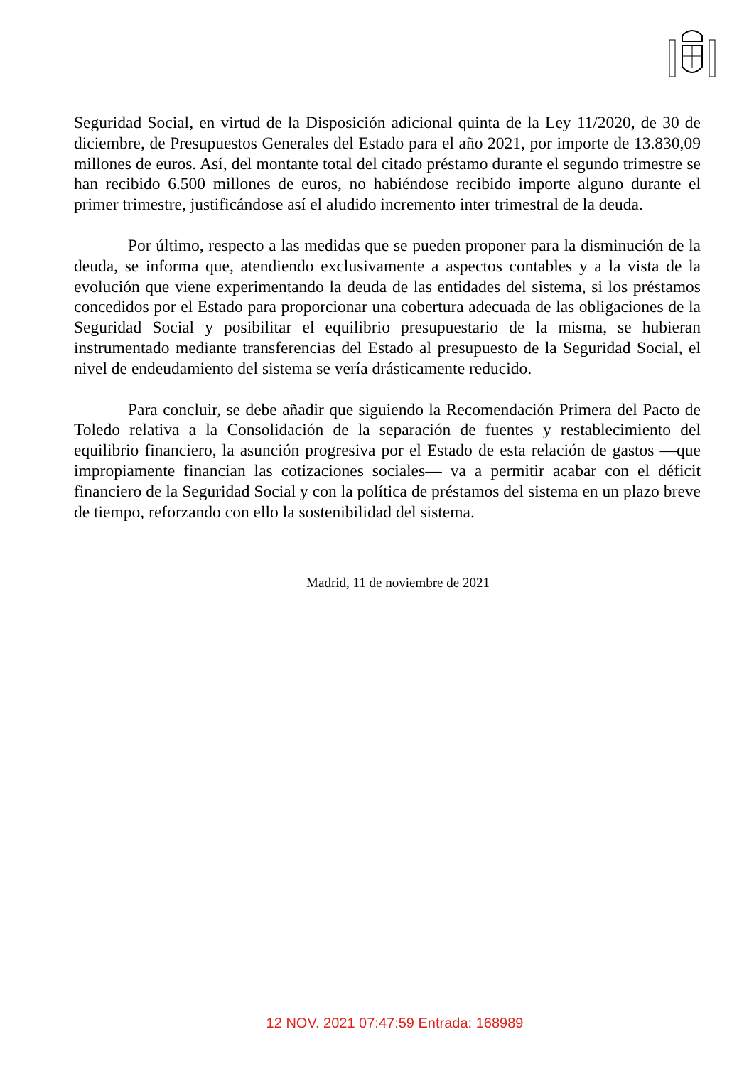Seguridad Social, en virtud de la Disposición adicional quinta de la Ley 11/2020, de 30 de diciembre, de Presupuestos Generales del Estado para el año 2021, por importe de 13.830,09 millones de euros. Así, del montante total del citado préstamo durante el segundo trimestre se han recibido 6.500 millones de euros, no habiéndose recibido importe alguno durante el primer trimestre, justificándose así el aludido incremento inter trimestral de la deuda.
Por último, respecto a las medidas que se pueden proponer para la disminución de la deuda, se informa que, atendiendo exclusivamente a aspectos contables y a la vista de la evolución que viene experimentando la deuda de las entidades del sistema, si los préstamos concedidos por el Estado para proporcionar una cobertura adecuada de las obligaciones de la Seguridad Social y posibilitar el equilibrio presupuestario de la misma, se hubieran instrumentado mediante transferencias del Estado al presupuesto de la Seguridad Social, el nivel de endeudamiento del sistema se vería drásticamente reducido.
Para concluir, se debe añadir que siguiendo la Recomendación Primera del Pacto de Toledo relativa a la Consolidación de la separación de fuentes y restablecimiento del equilibrio financiero, la asunción progresiva por el Estado de esta relación de gastos —que impropiamente financian las cotizaciones sociales— va a permitir acabar con el déficit financiero de la Seguridad Social y con la política de préstamos del sistema en un plazo breve de tiempo, reforzando con ello la sostenibilidad del sistema.
Madrid, 11 de noviembre de 2021
12 NOV. 2021 07:47:59 Entrada: 168989